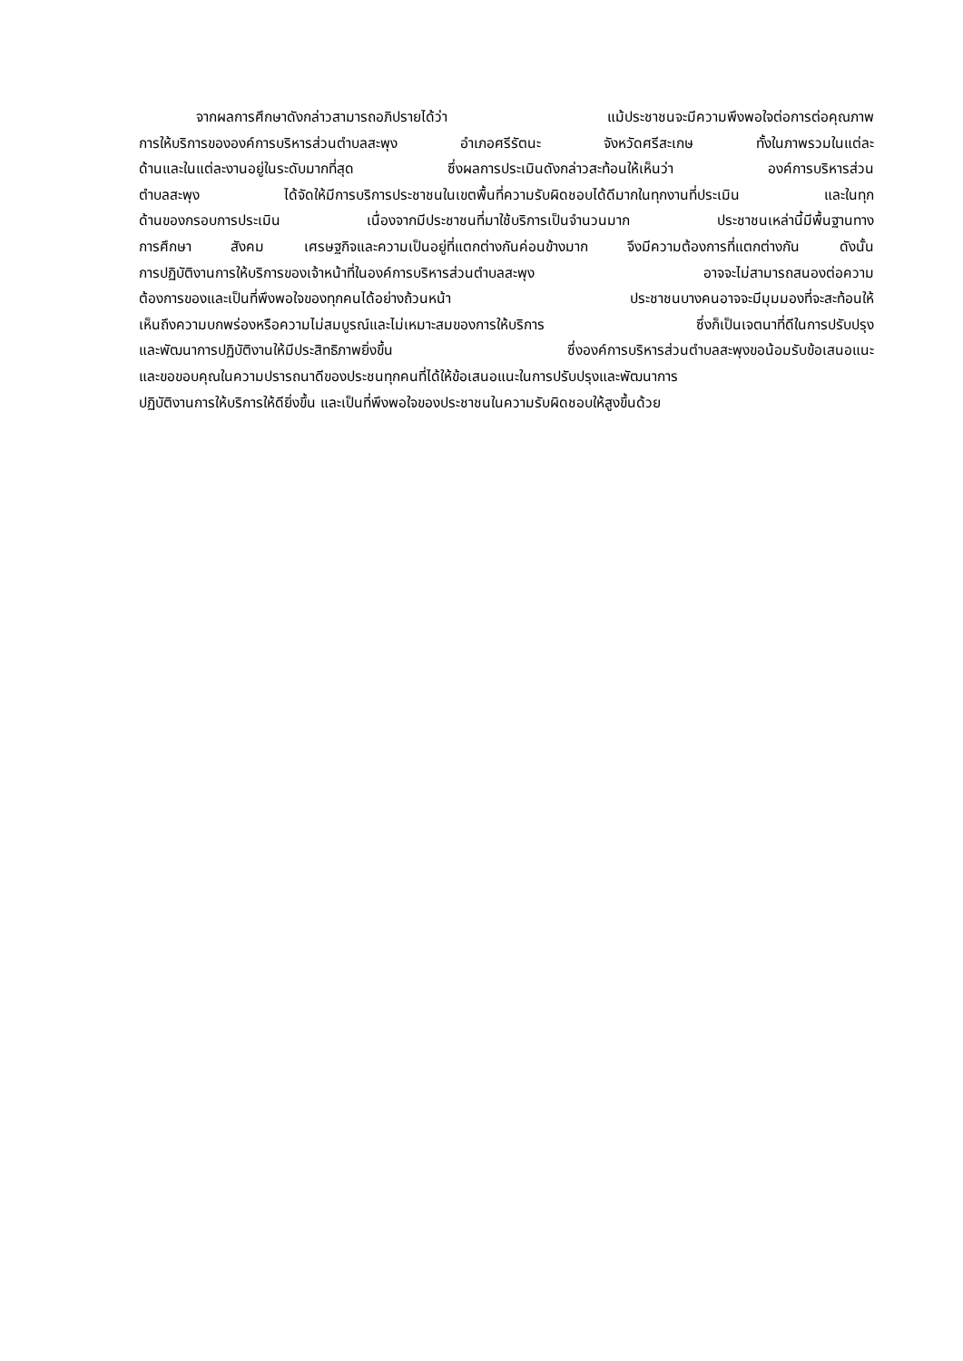จากผลการศึกษาดังกล่าวสามารถอภิปรายได้ว่า แม้ประชาชนจะมีความพึงพอใจต่อการต่อคุณภาพ
การให้บริการขององค์การบริหารส่วนตำบลสะพุง อำเภอศรีรัตนะ จังหวัดศรีสะเกษ ทั้งในภาพรวมในแต่ละ
ด้านและในแต่ละงานอยู่ในระดับมากที่สุด ซึ่งผลการประเมินดังกล่าวสะท้อนให้เห็นว่า องค์การบริหารส่วน
ตำบลสะพุง ได้จัดให้มีการบริการประชาชนในเขตพื้นที่ความรับผิดชอบได้ดีมากในทุกงานที่ประเมิน และในทุก
ด้านของกรอบการประเมิน เนื่องจากมีประชาชนที่มาใช้บริการเป็นจำนวนมาก ประชาชนเหล่านี้มีพื้นฐานทาง
การศึกษา สังคม เศรษฐกิจและความเป็นอยู่ที่แตกต่างกันค่อนข้างมาก จึงมีความต้องการที่แตกต่างกัน ดังนั้น
การปฏิบัติงานการให้บริการของเจ้าหน้าที่ในองค์การบริหารส่วนตำบลสะพุง อาจจะไม่สามารถสนองต่อความ
ต้องการของและเป็นที่พึงพอใจของทุกคนได้อย่างถ้วนหน้า ประชาชนบางคนอาจจะมีมุมมองที่จะสะท้อนให้
เห็นถึงความบกพร่องหรือความไม่สมบูรณ์และไม่เหมาะสมของการให้บริการ ซึ่งก็เป็นเจตนาที่ดีในการปรับปรุง
และพัฒนาการปฏิบัติงานให้มีประสิทธิภาพยิ่งขึ้น ซึ่งองค์การบริหารส่วนตำบลสะพุงขอน้อมรับข้อเสนอแนะ
และขอขอบคุณในความปรารถนาดีของประชนทุกคนที่ได้ให้ข้อเสนอแนะในการปรับปรุงและพัฒนาการ
ปฏิบัติงานการให้บริการให้ดียิ่งขึ้น และเป็นที่พึงพอใจของประชาชนในความรับผิดชอบให้สูงขึ้นด้วย